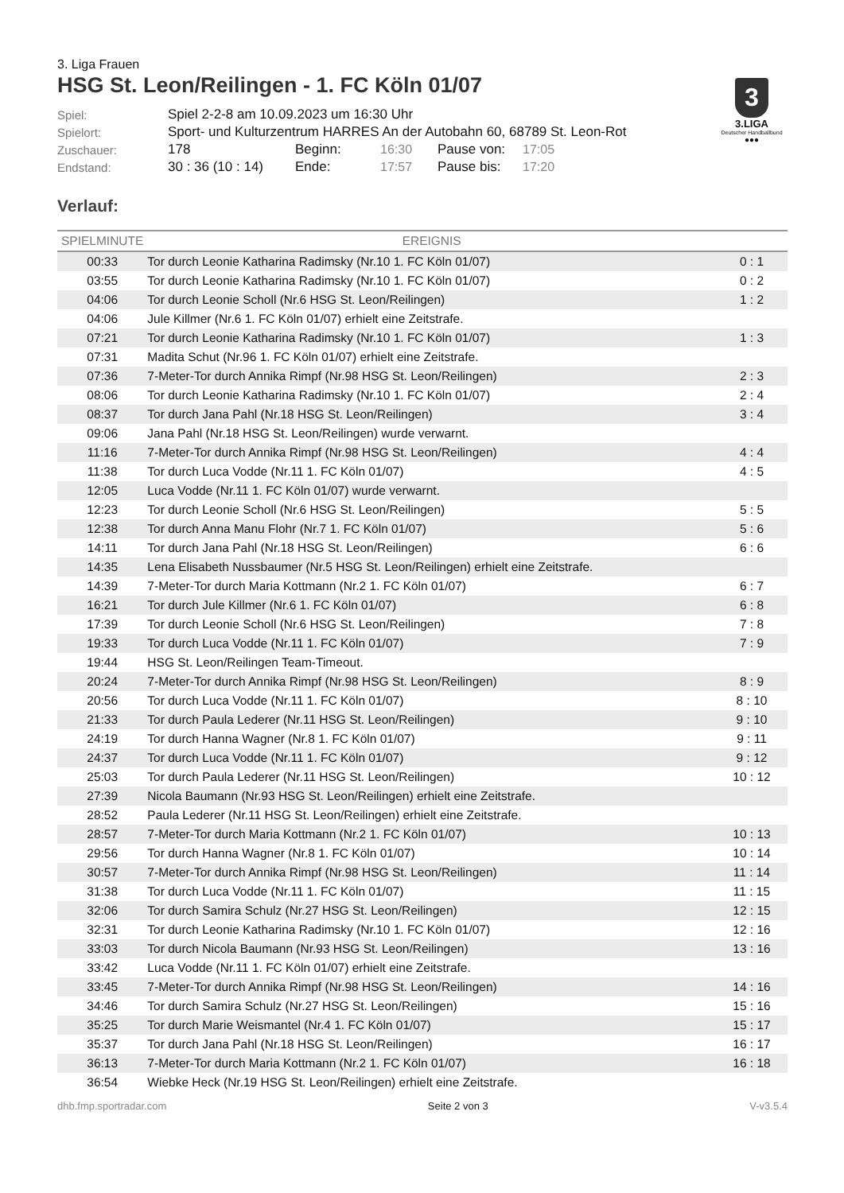3
3.LIGA
Deutscher Handballbund
●●●
3. Liga Frauen
HSG St. Leon/Reilingen - 1. FC Köln 01/07
| Spiel: | Spiel 2-2-8 am 10.09.2023 um 16:30 Uhr | | | | |
| Spielort: | Sport- und Kulturzentrum HARRES An der Autobahn 60, 68789 St. Leon-Rot | | | | |
| Zuschauer: | 178 | Beginn: | 16:30 | Pause von: | 17:05 |
| Endstand: | 30 : 36 (10 : 14) | Ende: | 17:57 | Pause bis: | 17:20 |
Verlauf:
| SPIELMINUTE | EREIGNIS | |
| --- | --- | --- |
| 00:33 | Tor durch Leonie Katharina Radimsky (Nr.10 1. FC Köln 01/07) | 0 : 1 |
| 03:55 | Tor durch Leonie Katharina Radimsky (Nr.10 1. FC Köln 01/07) | 0 : 2 |
| 04:06 | Tor durch Leonie Scholl (Nr.6 HSG St. Leon/Reilingen) | 1 : 2 |
| 04:06 | Jule Killmer (Nr.6 1. FC Köln 01/07) erhielt eine Zeitstrafe. | |
| 07:21 | Tor durch Leonie Katharina Radimsky (Nr.10 1. FC Köln 01/07) | 1 : 3 |
| 07:31 | Madita Schut (Nr.96 1. FC Köln 01/07) erhielt eine Zeitstrafe. | |
| 07:36 | 7-Meter-Tor durch Annika Rimpf (Nr.98 HSG St. Leon/Reilingen) | 2 : 3 |
| 08:06 | Tor durch Leonie Katharina Radimsky (Nr.10 1. FC Köln 01/07) | 2 : 4 |
| 08:37 | Tor durch Jana Pahl (Nr.18 HSG St. Leon/Reilingen) | 3 : 4 |
| 09:06 | Jana Pahl (Nr.18 HSG St. Leon/Reilingen) wurde verwarnt. | |
| 11:16 | 7-Meter-Tor durch Annika Rimpf (Nr.98 HSG St. Leon/Reilingen) | 4 : 4 |
| 11:38 | Tor durch Luca Vodde (Nr.11 1. FC Köln 01/07) | 4 : 5 |
| 12:05 | Luca Vodde (Nr.11 1. FC Köln 01/07) wurde verwarnt. | |
| 12:23 | Tor durch Leonie Scholl (Nr.6 HSG St. Leon/Reilingen) | 5 : 5 |
| 12:38 | Tor durch Anna Manu Flohr (Nr.7 1. FC Köln 01/07) | 5 : 6 |
| 14:11 | Tor durch Jana Pahl (Nr.18 HSG St. Leon/Reilingen) | 6 : 6 |
| 14:35 | Lena Elisabeth Nussbaumer (Nr.5 HSG St. Leon/Reilingen) erhielt eine Zeitstrafe. | |
| 14:39 | 7-Meter-Tor durch Maria Kottmann (Nr.2 1. FC Köln 01/07) | 6 : 7 |
| 16:21 | Tor durch Jule Killmer (Nr.6 1. FC Köln 01/07) | 6 : 8 |
| 17:39 | Tor durch Leonie Scholl (Nr.6 HSG St. Leon/Reilingen) | 7 : 8 |
| 19:33 | Tor durch Luca Vodde (Nr.11 1. FC Köln 01/07) | 7 : 9 |
| 19:44 | HSG St. Leon/Reilingen Team-Timeout. | |
| 20:24 | 7-Meter-Tor durch Annika Rimpf (Nr.98 HSG St. Leon/Reilingen) | 8 : 9 |
| 20:56 | Tor durch Luca Vodde (Nr.11 1. FC Köln 01/07) | 8 : 10 |
| 21:33 | Tor durch Paula Lederer (Nr.11 HSG St. Leon/Reilingen) | 9 : 10 |
| 24:19 | Tor durch Hanna Wagner (Nr.8 1. FC Köln 01/07) | 9 : 11 |
| 24:37 | Tor durch Luca Vodde (Nr.11 1. FC Köln 01/07) | 9 : 12 |
| 25:03 | Tor durch Paula Lederer (Nr.11 HSG St. Leon/Reilingen) | 10 : 12 |
| 27:39 | Nicola Baumann (Nr.93 HSG St. Leon/Reilingen) erhielt eine Zeitstrafe. | |
| 28:52 | Paula Lederer (Nr.11 HSG St. Leon/Reilingen) erhielt eine Zeitstrafe. | |
| 28:57 | 7-Meter-Tor durch Maria Kottmann (Nr.2 1. FC Köln 01/07) | 10 : 13 |
| 29:56 | Tor durch Hanna Wagner (Nr.8 1. FC Köln 01/07) | 10 : 14 |
| 30:57 | 7-Meter-Tor durch Annika Rimpf (Nr.98 HSG St. Leon/Reilingen) | 11 : 14 |
| 31:38 | Tor durch Luca Vodde (Nr.11 1. FC Köln 01/07) | 11 : 15 |
| 32:06 | Tor durch Samira Schulz (Nr.27 HSG St. Leon/Reilingen) | 12 : 15 |
| 32:31 | Tor durch Leonie Katharina Radimsky (Nr.10 1. FC Köln 01/07) | 12 : 16 |
| 33:03 | Tor durch Nicola Baumann (Nr.93 HSG St. Leon/Reilingen) | 13 : 16 |
| 33:42 | Luca Vodde (Nr.11 1. FC Köln 01/07) erhielt eine Zeitstrafe. | |
| 33:45 | 7-Meter-Tor durch Annika Rimpf (Nr.98 HSG St. Leon/Reilingen) | 14 : 16 |
| 34:46 | Tor durch Samira Schulz (Nr.27 HSG St. Leon/Reilingen) | 15 : 16 |
| 35:25 | Tor durch Marie Weismantel (Nr.4 1. FC Köln 01/07) | 15 : 17 |
| 35:37 | Tor durch Jana Pahl (Nr.18 HSG St. Leon/Reilingen) | 16 : 17 |
| 36:13 | 7-Meter-Tor durch Maria Kottmann (Nr.2 1. FC Köln 01/07) | 16 : 18 |
| 36:54 | Wiebke Heck (Nr.19 HSG St. Leon/Reilingen) erhielt eine Zeitstrafe. | |
dhb.fmp.sportradar.com Seite 2 von 3 V-v3.5.4